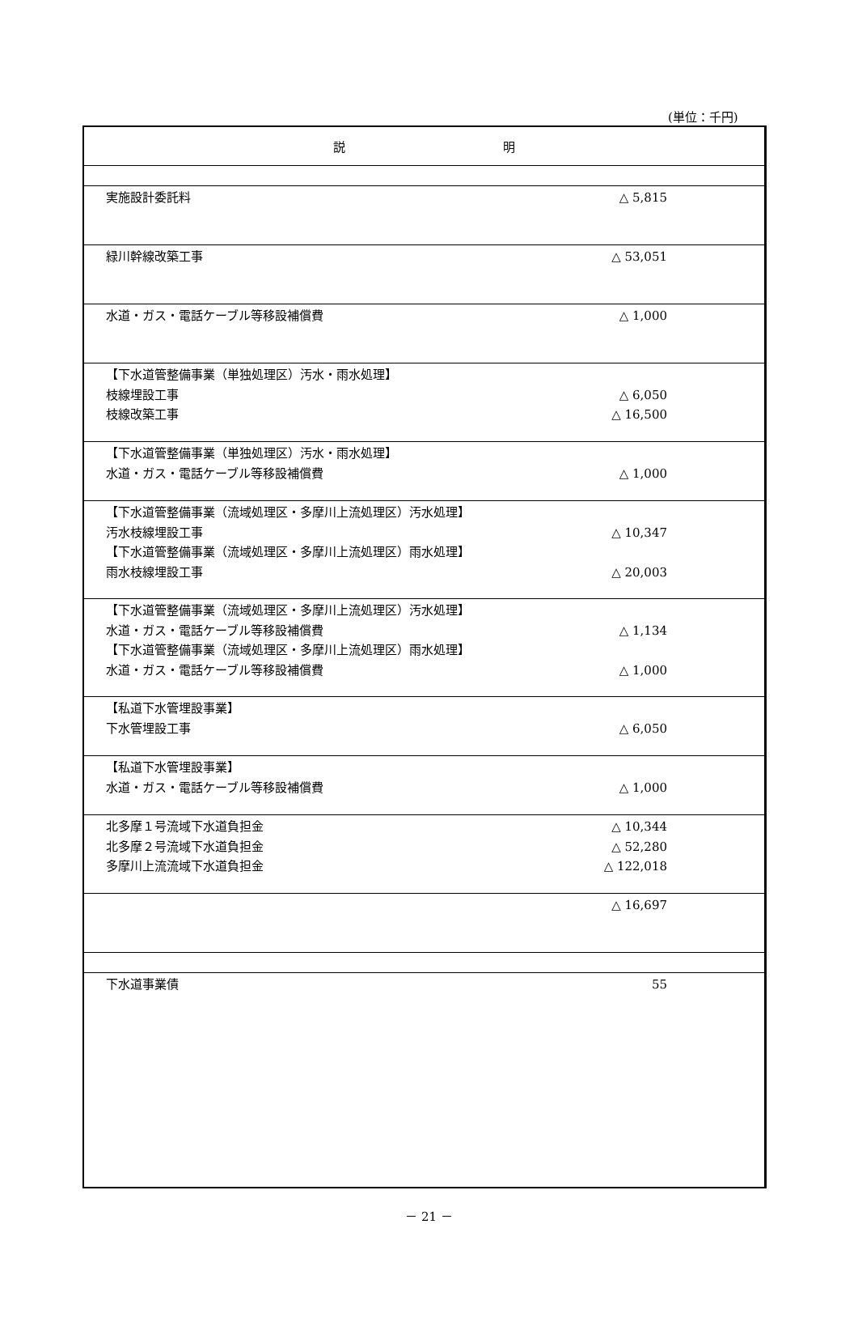(単位：千円)
| 説 明 | |
| --- | --- |
| 実施設計委託料 | △ 5,815 |
| 緑川幹線改築工事 | △ 53,051 |
| 水道・ガス・電話ケーブル等移設補償費 | △ 1,000 |
| 【下水道管整備事業（単独処理区）汚水・雨水処理】 枝線埋設工事 枝線改築工事 | △ 6,050 △ 16,500 |
| 【下水道管整備事業（単独処理区）汚水・雨水処理】 水道・ガス・電話ケーブル等移設補償費 | △ 1,000 |
| 【下水道管整備事業（流域処理区・多摩川上流処理区）汚水処理】 汚水枝線埋設工事 【下水道管整備事業（流域処理区・多摩川上流処理区）雨水処理】 雨水枝線埋設工事 | △ 10,347 △ 20,003 |
| 【下水道管整備事業（流域処理区・多摩川上流処理区）汚水処理】 水道・ガス・電話ケーブル等移設補償費 【下水道管整備事業（流域処理区・多摩川上流処理区）雨水処理】 水道・ガス・電話ケーブル等移設補償費 | △ 1,134 △ 1,000 |
| 【私道下水管埋設事業】 下水管埋設工事 | △ 6,050 |
| 【私道下水管埋設事業】 水道・ガス・電話ケーブル等移設補償費 | △ 1,000 |
| 北多摩１号流域下水道負担金 北多摩２号流域下水道負担金 多摩川上流流域下水道負担金 | △ 10,344 △ 52,280 △ 122,018 |
| | △ 16,697 |
| 下水道事業債 | 55 |
－ 21 －